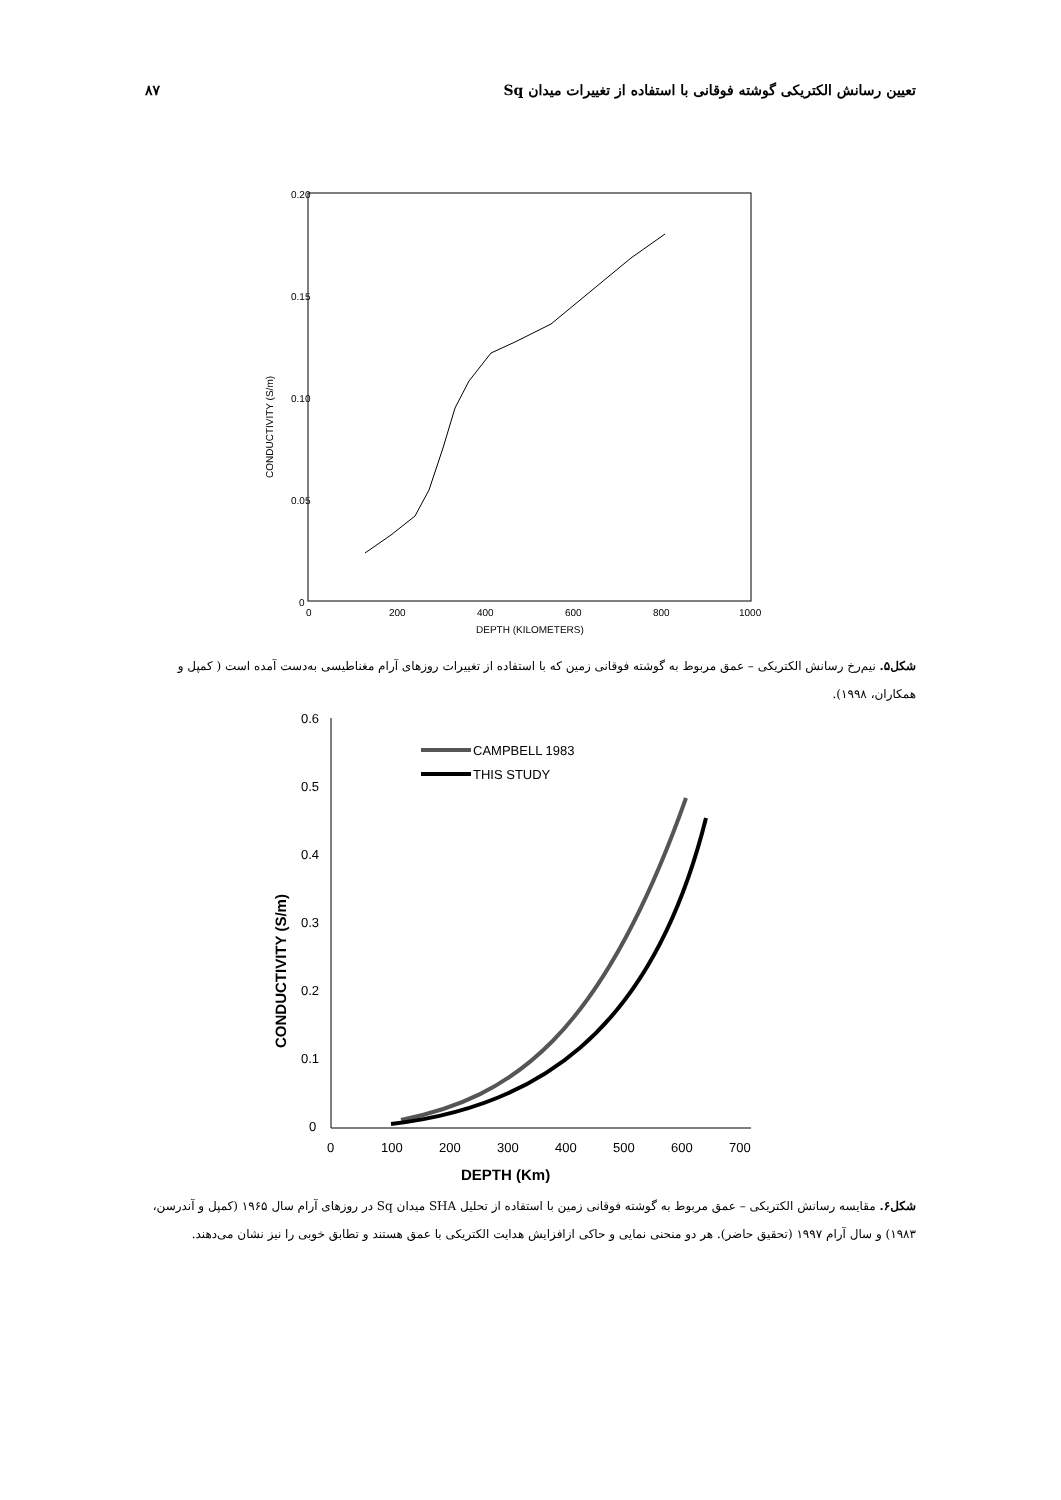تعیین رسانش الکتریکی گوشته فوقانی با استفاده از تغییرات میدان Sq ۸۷
0.20
0.15
0.10
0.05
0
0
200
400
600
800
1000
DEPTH (KILOMETERS)
CONDUCTIVITY (S/m)
شکل۵. نیم‌رخ رسانش الکتریکی – عمق مربوط به گوشته فوقانی زمین که با استفاده از تغییرات روزهای آرام مغناطیسی به‌دست آمده است ( کمپل و همکاران، ۱۹۹۸).
0.6
0.5
0.4
0.3
0.2
0.1
0
0
100
200
300
400
500
600
700
DEPTH (Km)
CONDUCTIVITY (S/m)
CAMPBELL 1983
THIS STUDY
شکل۶. مقایسه رسانش الکتریکی – عمق مربوط به گوشته فوقانی زمین با استفاده از تحلیل SHA میدان Sq در روزهای آرام سال ۱۹۶۵ (کمپل و آندرسن، ۱۹۸۳) و سال آرام ۱۹۹۷ (تحقیق حاضر). هر دو منحنی نمایی و حاکی ازافزایش هدایت الکتریکی با عمق هستند و تطابق خوبی را نیز نشان می‌دهند.